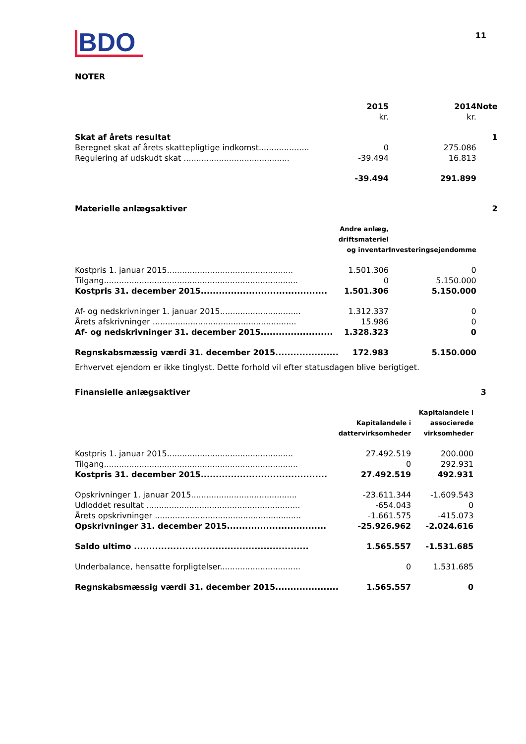BDO
11
NOTER
| | 2015 kr. | 2014 kr. | Note |
| --- | --- | --- | --- |
| Skat af årets resultat | | | 1 |
| Beregnet skat af årets skattepligtige indkomst.................... | 0 | 275.086 | |
| Regulering af udskudt skat .......................................... | -39.494 | 16.813 | |
| | -39.494 | 291.899 | |
| Materielle anlægsaktiver | | | 2 |
| | Andre anlæg, driftsmateriel og inventar | Investeringsejendomme | |
| Kostpris 1. januar 2015.................................................. | 1.501.306 | 0 | |
| Tilgang............................................................................. | 0 | 5.150.000 | |
| Kostpris 31. december 2015.......................................... | 1.501.306 | 5.150.000 | |
| Af- og nedskrivninger 1. januar 2015................................ | 1.312.337 | 0 | |
| Årets afskrivninger ......................................................... | 15.986 | 0 | |
| Af- og nedskrivninger 31. december 2015........................ | 1.328.323 | 0 | |
| Regnskabsmæssig værdi 31. december 2015..................... | 172.983 | 5.150.000 | |
Erhvervet ejendom er ikke tinglyst. Dette forhold vil efter statusdagen blive berigtiget.
| Finansielle anlægsaktiver | | | 3 |
| | Kapitalandele i dattervirksomheder | Kapitalandele i associerede virksomheder | |
| Kostpris 1. januar 2015.................................................. | 27.492.519 | 200.000 | |
| Tilgang............................................................................. | 0 | 292.931 | |
| Kostpris 31. december 2015.......................................... | 27.492.519 | 492.931 | |
| Opskrivninger 1. januar 2015.......................................... | -23.611.344 | -1.609.543 | |
| Udloddet resultat ............................................................. | -654.043 | 0 | |
| Årets opskrivninger .......................................................... | -1.661.575 | -415.073 | |
| Opskrivninger 31. december 2015................................. | -25.926.962 | -2.024.616 | |
| Saldo ultimo .......................................................... | 1.565.557 | -1.531.685 | |
| Underbalance, hensatte forpligtelser................................ | 0 | 1.531.685 | |
| Regnskabsmæssig værdi 31. december 2015..................... | 1.565.557 | 0 | |